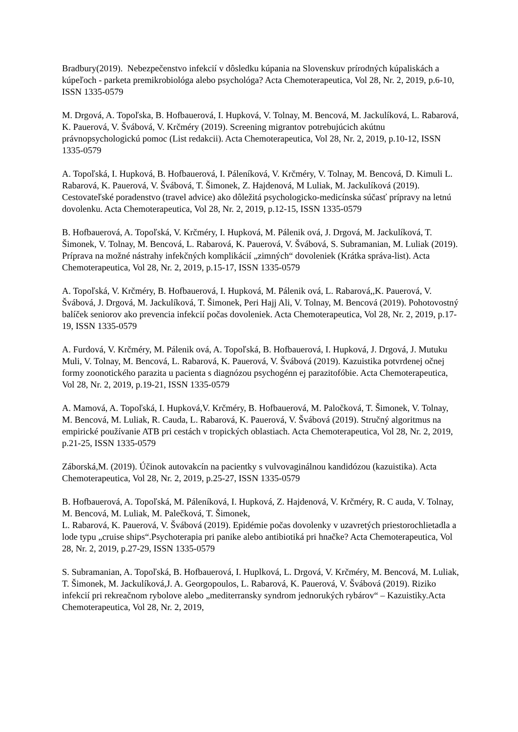Bradbury(2019). Nebezpečenstvo infekcií v dôsledku kúpania na Slovenskuv prírodných kúpaliskách a kúpeľoch - parketa premikrobiológa alebo psychológa? Acta Chemoterapeutica, Vol 28, Nr. 2, 2019, p.6-10, ISSN 1335-0579
M. Drgová, A. Topoľska, B. Hofbauerová, I. Hupková, V. Tolnay, M. Bencová, M. Jackulíková, L. Rabarová, K. Pauerová, V. Švábová, V. Krčméry (2019). Screening migrantov potrebujúcich akútnu právnopsychologickú pomoc (List redakcii). Acta Chemoterapeutica, Vol 28, Nr. 2, 2019, p.10-12, ISSN 1335-0579
A. Topoľská, I. Hupková, B. Hofbauerová, I. Páleníková, V. Krčméry, V. Tolnay, M. Bencová, D. Kimuli L. Rabarová, K. Pauerová, V. Švábová, T. Šimonek, Z. Hajdenová, M Luliak, M. Jackulíková (2019). Cestovateľské poradenstvo (travel advice) ako dôležitá psychologicko-medicínska súčasť prípravy na letnú dovolenku. Acta Chemoterapeutica, Vol 28, Nr. 2, 2019, p.12-15, ISSN 1335-0579
B. Hofbauerová, A. Topoľská, V. Krčméry, I. Hupková, M. Pálenik ová, J. Drgová, M. Jackulíková, T. Šimonek, V. Tolnay, M. Bencová, L. Rabarová, K. Pauerová, V. Švábová, S. Subramanian, M. Luliak (2019). Príprava na možné nástrahy infekčných komplikácií „zimných“ dovoleniek (Krátka správa-list). Acta Chemoterapeutica, Vol 28, Nr. 2, 2019, p.15-17, ISSN 1335-0579
A. Topoľská, V. Krčméry, B. Hofbauerová, I. Hupková, M. Pálenik ová, L. Rabarová,,K. Pauerová, V. Švábová, J. Drgová, M. Jackulíková, T. Šimonek, Peri Hajj Ali, V. Tolnay, M. Bencová (2019). Pohotovostný balíček seniorov ako prevencia infekcií počas dovoleniek. Acta Chemoterapeutica, Vol 28, Nr. 2, 2019, p.17-19, ISSN 1335-0579
A. Furdová, V. Krčméry, M. Pálenik ová, A. Topoľská, B. Hofbauerová, I. Hupková, J. Drgová, J. Mutuku Muli, V. Tolnay, M. Bencová, L. Rabarová, K. Pauerová, V. Švábová (2019). Kazuistika potvrdenej očnej formy zoonotického parazita u pacienta s diagnózou psychogénn ej parazitofóbie. Acta Chemoterapeutica, Vol 28, Nr. 2, 2019, p.19-21, ISSN 1335-0579
A. Mamová, A. Topoľská, I. Hupková,V. Krčméry, B. Hofbauerová, M. Paločková, T. Šimonek, V. Tolnay, M. Bencová, M. Luliak, R. Cauda, L. Rabarová, K. Pauerová, V. Švábová (2019). Stručný algoritmus na empirické používanie ATB pri cestách v tropických oblastiach. Acta Chemoterapeutica, Vol 28, Nr. 2, 2019, p.21-25, ISSN 1335-0579
Záborská,M. (2019). Účinok autovakcín na pacientky s vulvovaginálnou kandidózou (kazuistika). Acta Chemoterapeutica, Vol 28, Nr. 2, 2019, p.25-27, ISSN 1335-0579
B. Hofbauerová, A. Topoľská, M. Páleníková, I. Hupková, Z. Hajdenová, V. Krčméry, R. C auda, V. Tolnay, M. Bencová, M. Luliak, M. Palečková, T. Šimonek,
L. Rabarová, K. Pauerová, V. Švábová (2019). Epidémie počas dovolenky v uzavretých priestorochlietadla a lode typu „cruise ships“.Psychoterapia pri panike alebo antibiotiká pri hnačke? Acta Chemoterapeutica, Vol 28, Nr. 2, 2019, p.27-29, ISSN 1335-0579
S. Subramanian, A. Topoľská, B. Hofbauerová, I. Huplková, L. Drgová, V. Krčméry, M. Bencová, M. Luliak, T. Šimonek, M. Jackulíková,J. A. Georgopoulos, L. Rabarová, K. Pauerová, V. Švábová (2019). Riziko infekcií pri rekreačnom rybolove alebo „mediterransky syndrom jednorukých rybárov“ – Kazuistiky.Acta Chemoterapeutica, Vol 28, Nr. 2, 2019,